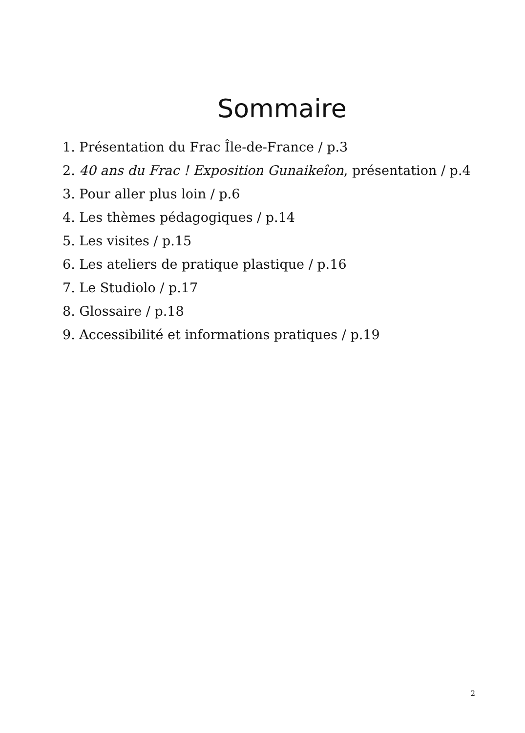Sommaire
1. Présentation du Frac Île-de-France / p.3
2. 40 ans du Frac ! Exposition Gunaikeîon, présentation / p.4
3. Pour aller plus loin / p.6
4. Les thèmes pédagogiques / p.14
5. Les visites / p.15
6. Les ateliers de pratique plastique / p.16
7. Le Studiolo / p.17
8. Glossaire / p.18
9. Accessibilité et informations pratiques / p.19
2